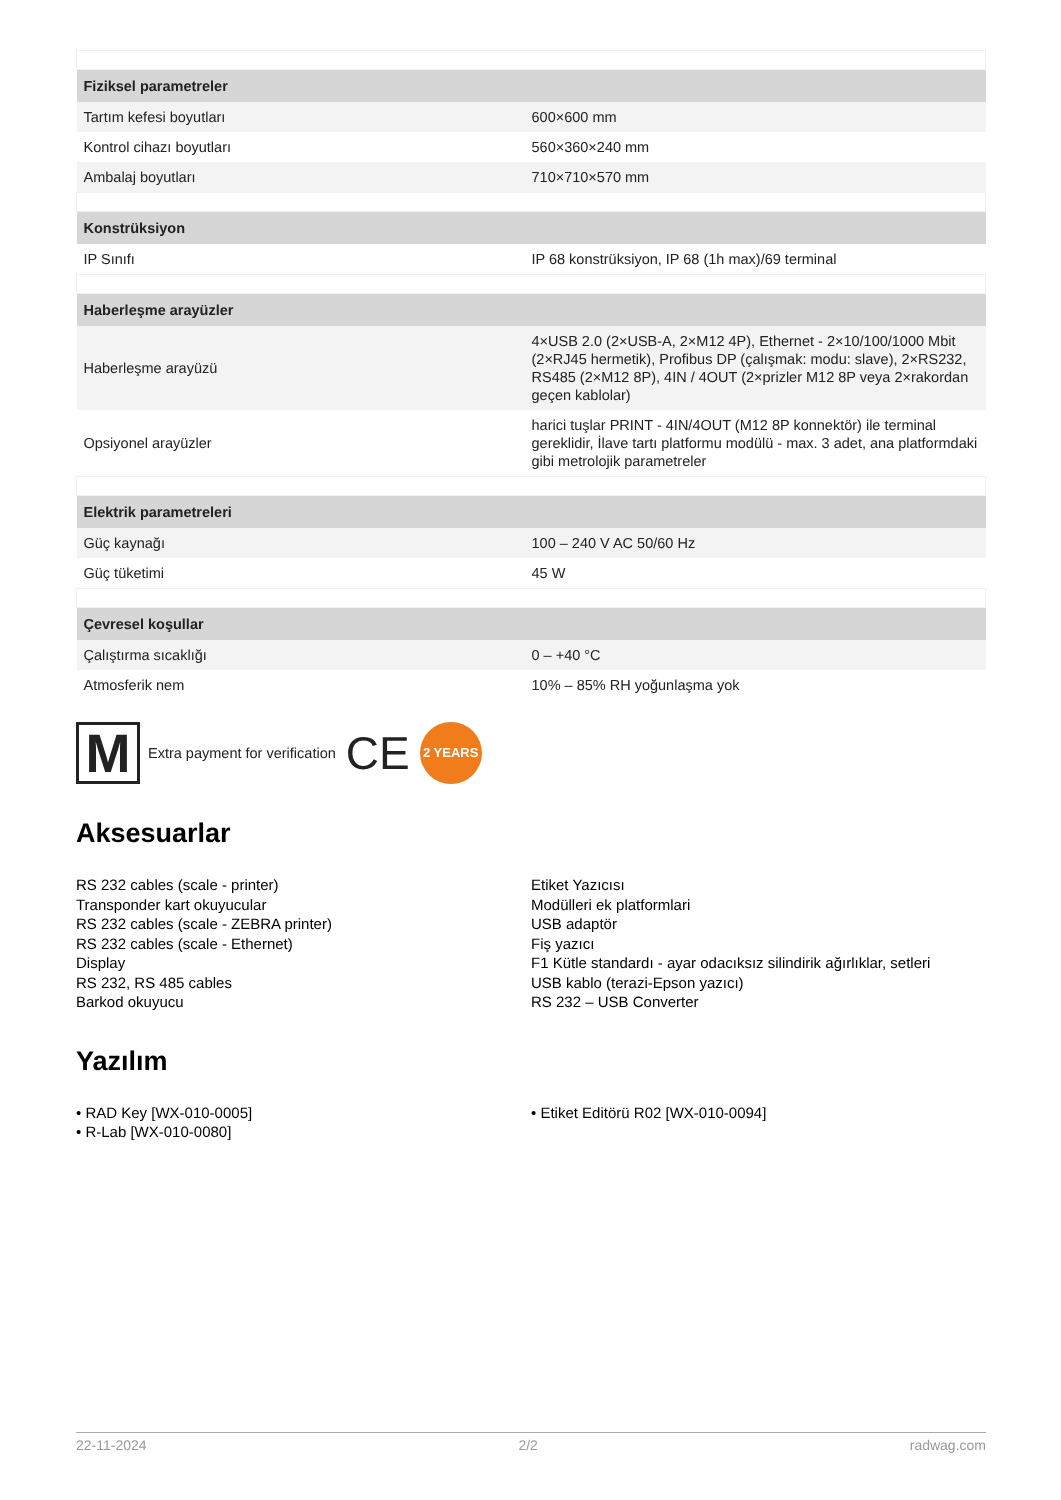| Fiziksel parametreler | |
| Tartım kefesi boyutları | 600×600 mm |
| Kontrol cihazı boyutları | 560×360×240 mm |
| Ambalaj boyutları | 710×710×570 mm |
| Konstrüksiyon | |
| IP Sınıfı | IP 68 konstrüksiyon, IP 68 (1h max)/69 terminal |
| Haberleşme arayüzler | |
| Haberleşme arayüzü | 4×USB 2.0 (2×USB-A, 2×M12 4P), Ethernet - 2×10/100/1000 Mbit (2×RJ45 hermetik), Profibus DP (çalışmak: modu: slave), 2×RS232, RS485 (2×M12 8P), 4IN / 4OUT (2×prizler M12 8P veya 2×rakordan geçen kablolar) |
| Opsiyonel arayüzler | harici tuşlar PRINT - 4IN/4OUT (M12 8P konnektör) ile terminal gereklidir, İlave tartı platformu modülü - max. 3 adet, ana platformdaki gibi metrolojik parametreler |
| Elektrik parametreleri | |
| Güç kaynağı | 100 – 240 V AC 50/60 Hz |
| Güç tüketimi | 45 W |
| Çevresel koşullar | |
| Çalıştırma sıcaklığı | 0 – +40 °C |
| Atmosferik nem | 10% – 85% RH yoğunlaşma yok |
M
Extra payment for verification CE
2 YEARS
Aksesuarlar
RS 232 cables (scale - printer)
Transponder kart okuyucular
RS 232 cables (scale - ZEBRA printer)
RS 232 cables (scale - Ethernet)
Display
RS 232, RS 485 cables
Barkod okuyucu
Etiket Yazıcısı
Modülleri ek platformlari
USB adaptör
Fiş yazıcı
F1 Kütle standardı - ayar odacıksız silindirik ağırlıklar, setleri
USB kablo (terazi-Epson yazıcı)
RS 232 – USB Converter
Yazılım
• RAD Key [WX-010-0005]
• R-Lab [WX-010-0080]
• Etiket Editörü R02 [WX-010-0094]
22-11-2024 2/2 radwag.com